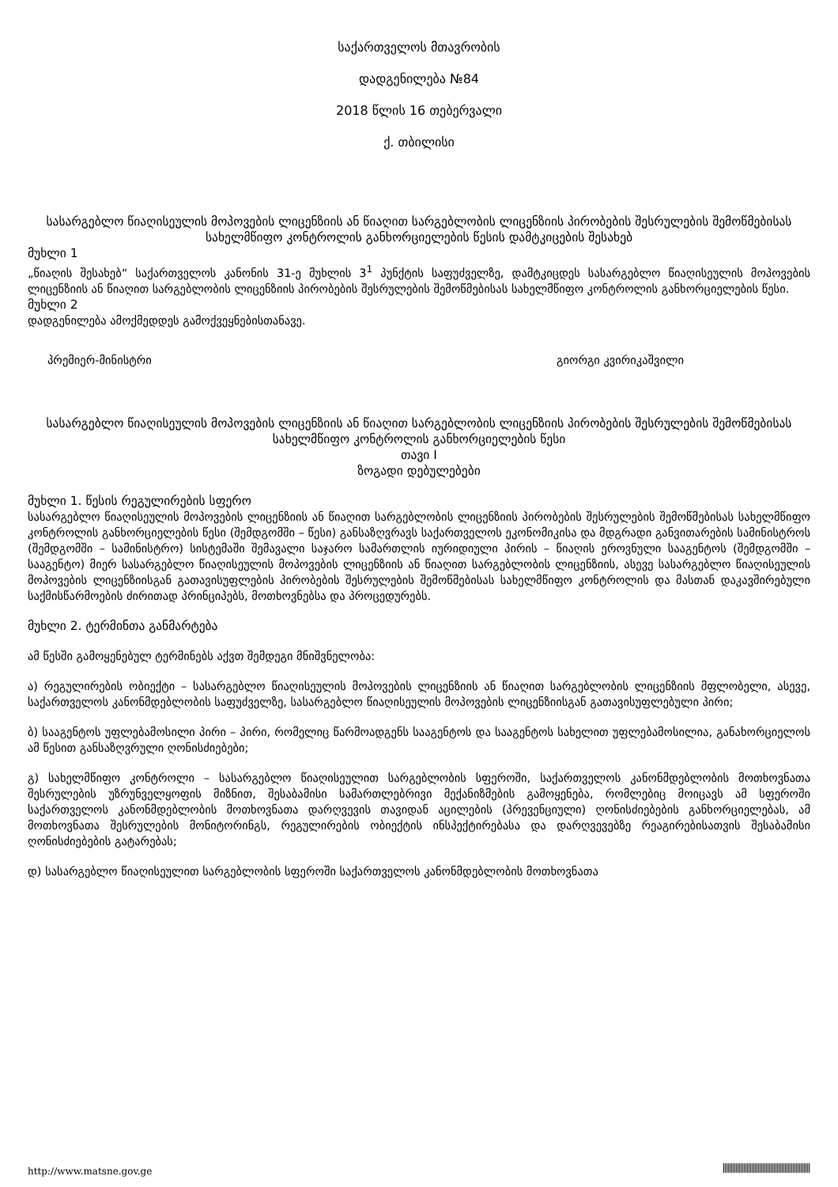საქართველოს მთავრობის
დადგენილება №84
2018 წლის 16 თებერვალი
ქ. თბილისი
სასარგებლო წიაღისეულის მოპოვების ლიცენზიის ან წიაღით სარგებლობის ლიცენზიის პირობების შესრულების შემოწმებისას სახელმწიფო კონტროლის განხორციელების წესის დამტკიცების შესახებ
მუხლი 1
„წიაღის შესახებ“ საქართველოს კანონის 31-ე მუხლის 3<sup>1</sup> პუნქტის საფუძველზე, დამტკიცდეს სასარგებლო წიაღისეულის მოპოვების ლიცენზიის ან წიაღით სარგებლობის ლიცენზიის პირობების შესრულების შემოწმებისას სახელმწიფო კონტროლის განხორციელების წესი.
მუხლი 2
დადგენილება ამოქმედდეს გამოქვეყნებისთანავე.
პრემიერ-მინისტრი გიორგი კვირიკაშვილი
სასარგებლო წიაღისეულის მოპოვების ლიცენზიის ან წიაღით სარგებლობის ლიცენზიის პირობების შესრულების შემოწმებისას სახელმწიფო კონტროლის განხორციელების წესი
თავი I
ზოგადი დებულებები
მუხლი 1. წესის რეგულირების სფერო
სასარგებლო წიაღისეულის მოპოვების ლიცენზიის ან წიაღით სარგებლობის ლიცენზიის პირობების შესრულების შემოწმებისას სახელმწიფო კონტროლის განხორციელების წესი (შემდგომში – წესი) განსაზღვრავს საქართველოს ეკონომიკისა და მდგრადი განვითარების სამინისტროს (შემდგომში – სამინისტრო) სისტემაში შემავალი საჯარო სამართლის იურიდიული პირის – წიაღის ეროვნული სააგენტოს (შემდგომში – სააგენტო) მიერ სასარგებლო წიაღისეულის მოპოვების ლიცენზიის ან წიაღით სარგებლობის ლიცენზიის, ასევე სასარგებლო წიაღისეულის მოპოვების ლიცენზიისგან გათავისუფლების პირობების შესრულების შემოწმებისას სახელმწიფო კონტროლის და მასთან დაკავშირებული საქმისწარმოების ძირითად პრინციპებს, მოთხოვნებსა და პროცედურებს.
მუხლი 2. ტერმინთა განმარტება
ამ წესში გამოყენებულ ტერმინებს აქვთ შემდეგი მნიშვნელობა:
ა) რეგულირების ობიექტი – სასარგებლო წიაღისეულის მოპოვების ლიცენზიის ან წიაღით სარგებლობის ლიცენზიის მფლობელი, ასევე, საქართველოს კანონმდებლობის საფუძველზე, სასარგებლო წიაღისეულის მოპოვების ლიცენზიისგან გათავისუფლებული პირი;
ბ) სააგენტოს უფლებამოსილი პირი – პირი, რომელიც წარმოადგენს სააგენტოს და სააგენტოს სახელით უფლებამოსილია, განახორციელოს ამ წესით განსაზღვრული ღონისძიებები;
გ) სახელმწიფო კონტროლი – სასარგებლო წიაღისეულით სარგებლობის სფეროში, საქართველოს კანონმდებლობის მოთხოვნათა შესრულების უზრუნველყოფის მიზნით, შესაბამისი სამართლებრივი მექანიზმების გამოყენება, რომლებიც მოიცავს ამ სფეროში საქართველოს კანონმდებლობის მოთხოვნათა დარღვევის თავიდან აცილების (პრევენციული) ღონისძიებების განხორციელებას, ამ მოთხოვნათა შესრულების მონიტორინგს, რეგულირების ობიექტის ინსპექტირებასა და დარღვევებზე რეაგირებისათვის შესაბამისი ღონისძიებების გატარებას;
დ) სასარგებლო წიაღისეულით სარგებლობის სფეროში საქართველოს კანონმდებლობის მოთხოვნათა
http://www.matsne.gov.ge